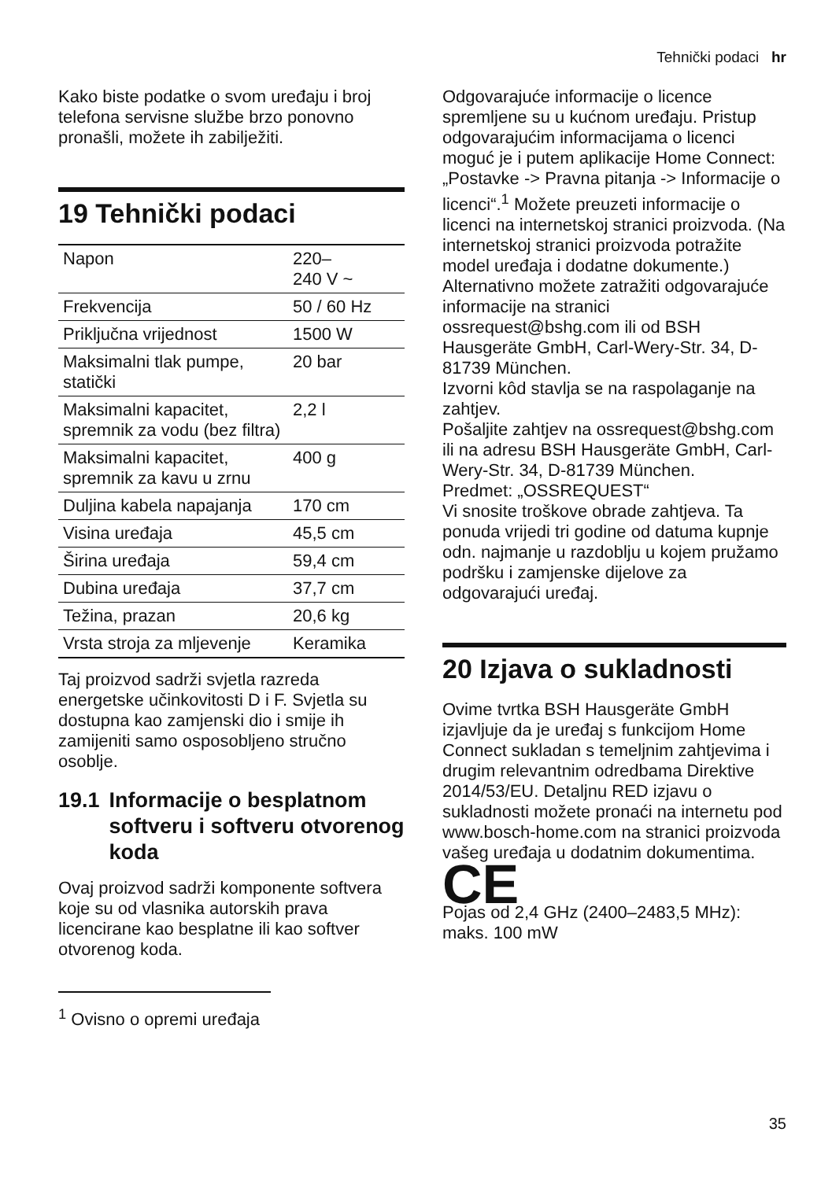Tehnički podaci hr
Kako biste podatke o svom uređaju i broj telefona servisne službe brzo ponovno pronašli, možete ih zabilježiti.
19 Tehnički podaci
| Napon | 220– 240 V ~ |
| Frekvencija | 50 / 60 Hz |
| Priključna vrijednost | 1500 W |
| Maksimalni tlak pumpe, statički | 20 bar |
| Maksimalni kapacitet, spremnik za vodu (bez filtra) | 2,2 l |
| Maksimalni kapacitet, spremnik za kavu u zrnu | 400 g |
| Duljina kabela napajanja | 170 cm |
| Visina uređaja | 45,5 cm |
| Širina uređaja | 59,4 cm |
| Dubina uređaja | 37,7 cm |
| Težina, prazan | 20,6 kg |
| Vrsta stroja za mljevenje | Keramika |
Taj proizvod sadrži svjetla razreda energetske učinkovitosti D i F. Svjetla su dostupna kao zamjenski dio i smije ih zamijeniti samo osposobljeno stručno osoblje.
19.1 Informacije o besplatnom softveru i softveru otvorenog koda
Ovaj proizvod sadrži komponente softvera koje su od vlasnika autorskih prava licencirane kao besplatne ili kao softver otvorenog koda.
<sup>1</sup> Ovisno o opremi uređaja
Odgovarajuće informacije o licence spremljene su u kućnom uređaju. Pristup odgovarajućim informacijama o licenci moguć je i putem aplikacije Home Connect: „Postavke -> Pravna pitanja -> Informacije o licenci“.<sup>1</sup> Možete preuzeti informacije o licenci na internetskoj stranici proizvoda. (Na internetskoj stranici proizvoda potražite model uređaja i dodatne dokumente.) Alternativno možete zatražiti odgovarajuće informacije na stranici ossrequest@bshg.com ili od BSH Hausgeräte GmbH, Carl-Wery-Str. 34, D-81739 München.
Izvorni kôd stavlja se na raspolaganje na zahtjev.
Pošaljite zahtjev na ossrequest@bshg.com ili na adresu BSH Hausgeräte GmbH, Carl-Wery-Str. 34, D-81739 München.
Predmet: „OSSREQUEST“
Vi snosite troškove obrade zahtjeva. Ta ponuda vrijedi tri godine od datuma kupnje odn. najmanje u razdoblju u kojem pružamo podršku i zamjenske dijelove za odgovarajući uređaj.
20 Izjava o sukladnosti
Ovime tvrtka BSH Hausgeräte GmbH izjavljuje da je uređaj s funkcijom Home Connect sukladan s temeljnim zahtjevima i drugim relevantnim odredbama Direktive 2014/53/EU. Detaljnu RED izjavu o sukladnosti možete pronaći na internetu pod www.bosch-home.com na stranici proizvoda vašeg uređaja u dodatnim dokumentima.
CE
Pojas od 2,4 GHz (2400–2483,5 MHz): maks. 100 mW
35